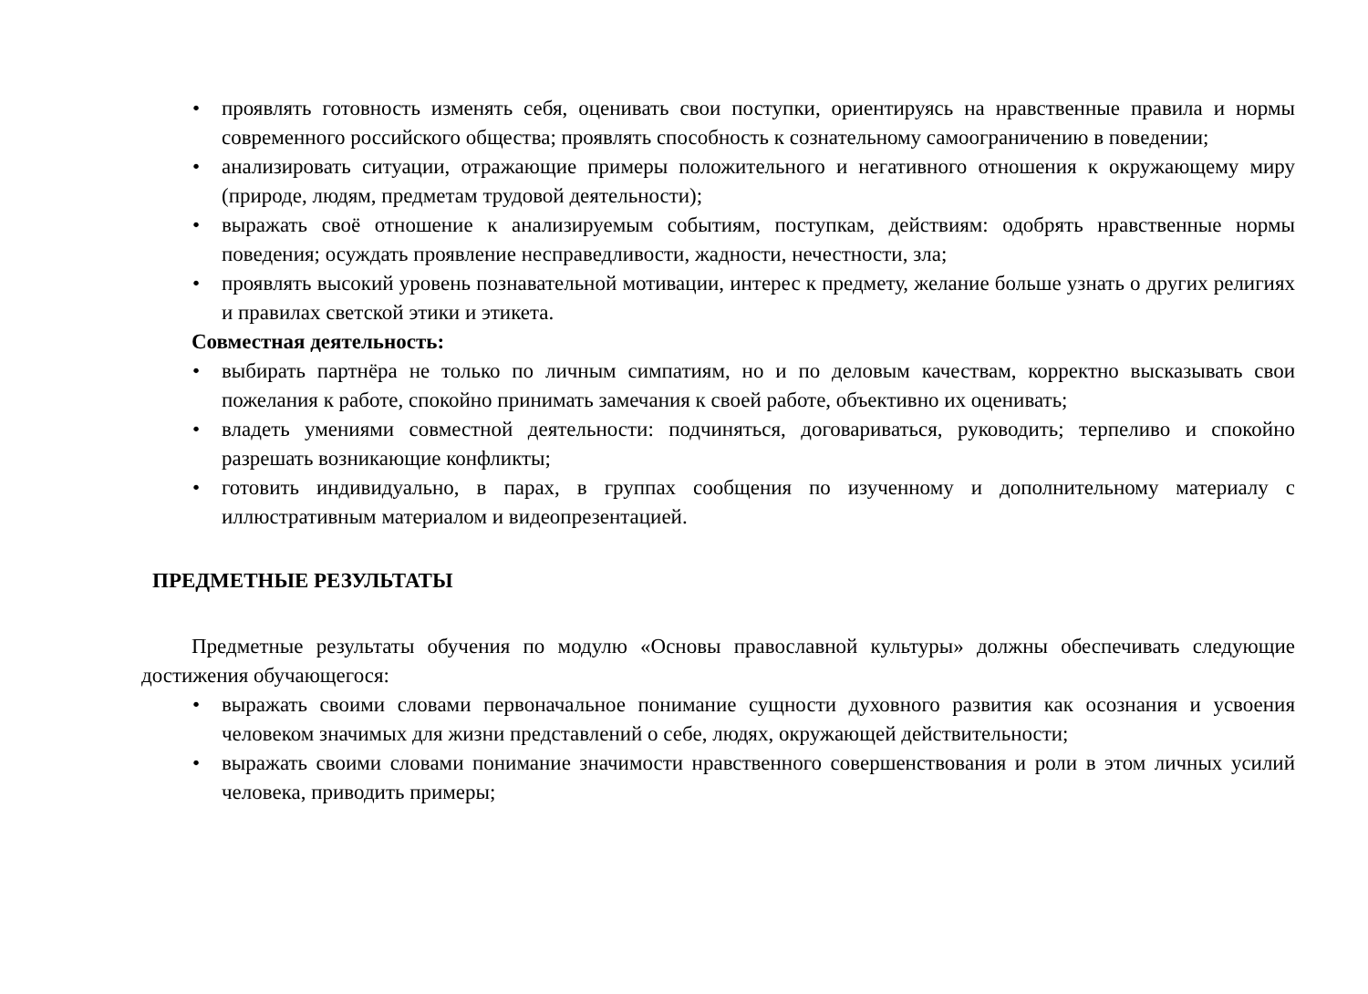• проявлять готовность изменять себя, оценивать свои поступки, ориентируясь на нравственные правила и нормы современного российского общества; проявлять способность к сознательному самоограничению в поведении;
• анализировать ситуации, отражающие примеры положительного и негативного отношения к окружающему миру (природе, людям, предметам трудовой деятельности);
• выражать своё отношение к анализируемым событиям, поступкам, действиям: одобрять нравственные нормы поведения; осуждать проявление несправедливости, жадности, нечестности, зла;
• проявлять высокий уровень познавательной мотивации, интерес к предмету, желание больше узнать о других религиях и правилах светской этики и этикета.
Совместная деятельность:
• выбирать партнёра не только по личным симпатиям, но и по деловым качествам, корректно высказывать свои пожелания к работе, спокойно принимать замечания к своей работе, объективно их оценивать;
• владеть умениями совместной деятельности: подчиняться, договариваться, руководить; терпеливо и спокойно разрешать возникающие конфликты;
• готовить индивидуально, в парах, в группах сообщения по изученному и дополнительному материалу с иллюстративным материалом и видеопрезентацией.
ПРЕДМЕТНЫЕ РЕЗУЛЬТАТЫ
Предметные результаты обучения по модулю «Основы православной культуры» должны обеспечивать следующие достижения обучающегося:
• выражать своими словами первоначальное понимание сущности духовного развития как осознания и усвоения человеком значимых для жизни представлений о себе, людях, окружающей действительности;
• выражать своими словами понимание значимости нравственного совершенствования и роли в этом личных усилий человека, приводить примеры;